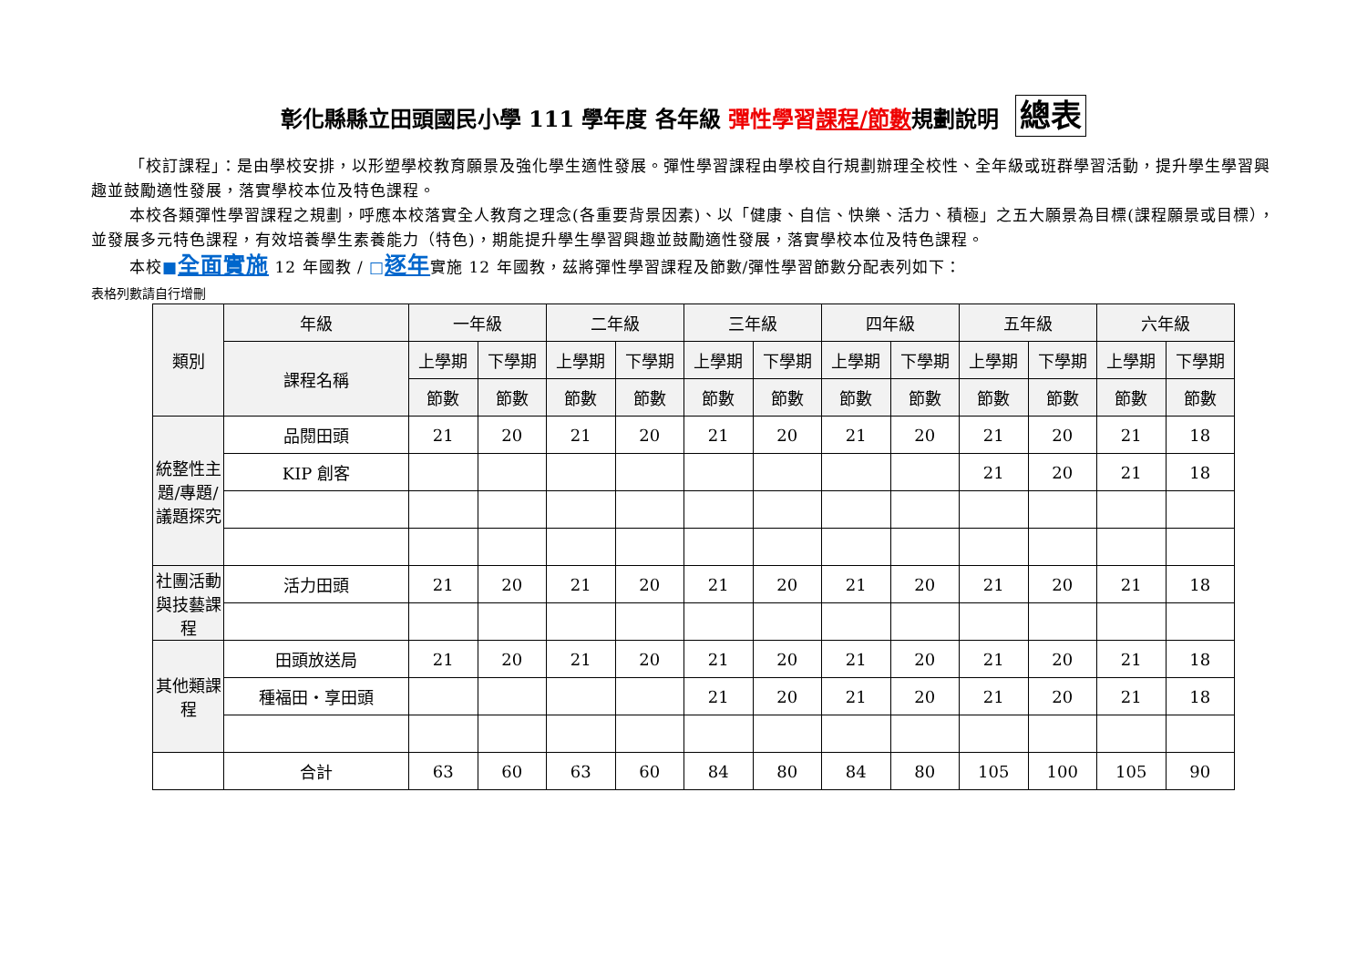彰化縣縣立田頭國民小學 111 學年度 各年級 彈性學習課程/節數規劃說明 總表
「校訂課程」：是由學校安排，以形塑學校教育願景及強化學生適性發展。彈性學習課程由學校自行規劃辦理全校性、全年級或班群學習活動，提升學生學習興趣並鼓勵適性發展，落實學校本位及特色課程。
本校各類彈性學習課程之規劃，呼應本校落實全人教育之理念(各重要背景因素)、以「健康、自信、快樂、活力、積極」之五大願景為目標(課程願景或目標），並發展多元特色課程，有效培養學生素養能力（特色)，期能提升學生學習興趣並鼓勵適性發展，落實學校本位及特色課程。
本校■全面實施 12 年國教 / □逐年實施 12 年國教，茲將彈性學習課程及節數/彈性學習節數分配表列如下：
表格列數請自行增刪
| 類別 | 年級 | 一年級 | | 二年級 | | 三年級 | | 四年級 | | 五年級 | | 六年級 | |
| --- | --- | --- | --- | --- | --- | --- | --- | --- | --- | --- | --- | --- | --- |
| | 課程名稱 | 上學期 | 下學期 | 上學期 | 下學期 | 上學期 | 下學期 | 上學期 | 下學期 | 上學期 | 下學期 | 上學期 | 下學期 |
| | | 節數 | 節數 | 節數 | 節數 | 節數 | 節數 | 節數 | 節數 | 節數 | 節數 | 節數 | 節數 |
| 統整性主題/專題/議題探究 | 品閱田頭 | 21 | 20 | 21 | 20 | 21 | 20 | 21 | 20 | 21 | 20 | 21 | 18 |
| | KIP 創客 | | | | | | | | | 21 | 20 | 21 | 18 |
| 社團活動與技藝課程 | 活力田頭 | 21 | 20 | 21 | 20 | 21 | 20 | 21 | 20 | 21 | 20 | 21 | 18 |
| 其他類課程 | 田頭放送局 | 21 | 20 | 21 | 20 | 21 | 20 | 21 | 20 | 21 | 20 | 21 | 18 |
| | 種福田・享田頭 | | | | | 21 | 20 | 21 | 20 | 21 | 20 | 21 | 18 |
| | 合計 | 63 | 60 | 63 | 60 | 84 | 80 | 84 | 80 | 105 | 100 | 105 | 90 |